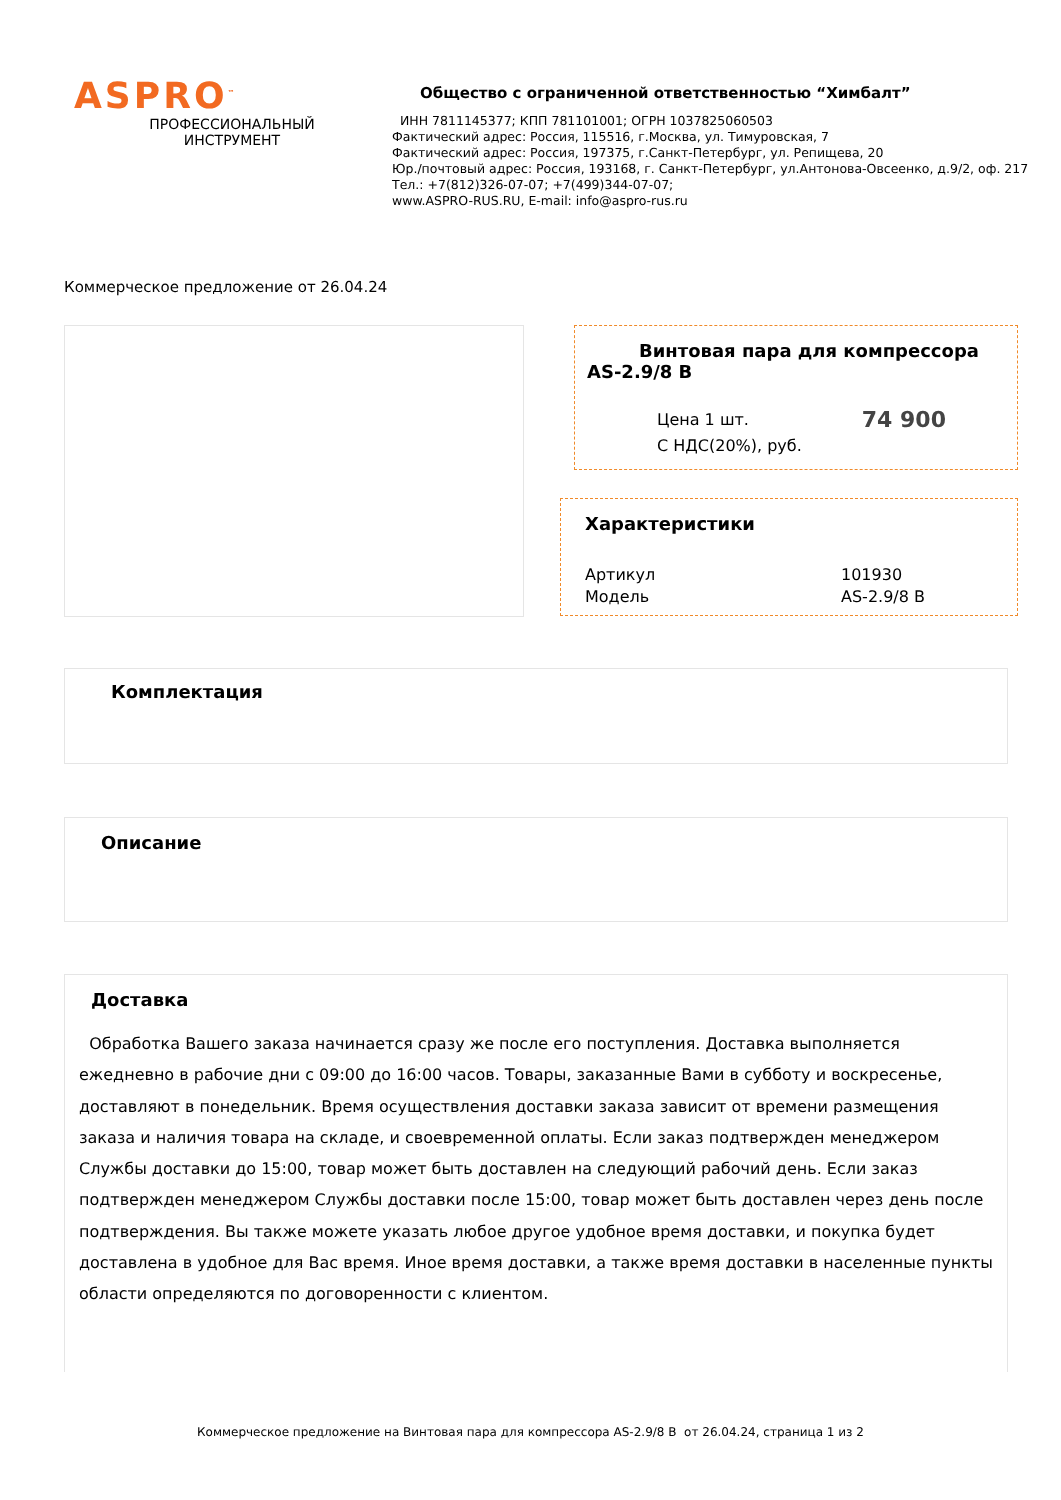ASPRO<sup>™</sup>
ПРОФЕССИОНАЛЬНЫЙ
ИНСТРУМЕНТ
Общество с ограниченной ответственностью “Химбалт”
ИНН 7811145377; КПП 781101001; ОГРН 1037825060503
Фактический адрес: Россия, 115516, г.Москва, ул. Тимуровская, 7
Фактический адрес: Россия, 197375, г.Санкт-Петербург, ул. Репищева, 20
Юр./почтовый адрес: Россия, 193168, г. Санкт-Петербург, ул.Антонова-Овсеенко, д.9/2, оф. 217
Тел.: +7(812)326-07-07; +7(499)344-07-07;
www.ASPRO-RUS.RU, E-mail: info@aspro-rus.ru
Коммерческое предложение от 26.04.24
Винтовая пара для компрессора AS-2.9/8 B
Цена 1 шт.
С НДС(20%), руб.
74 900
Характеристики
Артикул 101930
Модель AS-2.9/8 B
Комплектация
Описание
Доставка
Обработка Вашего заказа начинается сразу же после его поступления. Доставка выполняется ежедневно в рабочие дни с 09:00 до 16:00 часов. Товары, заказанные Вами в субботу и воскресенье, доставляют в понедельник. Время осуществления доставки заказа зависит от времени размещения заказа и наличия товара на складе, и своевременной оплаты. Если заказ подтвержден менеджером Службы доставки до 15:00, товар может быть доставлен на следующий рабочий день. Если заказ подтвержден менеджером Службы доставки после 15:00, товар может быть доставлен через день после подтверждения. Вы также можете указать любое другое удобное время доставки, и покупка будет доставлена в удобное для Вас время. Иное время доставки, а также время доставки в населенные пункты области определяются по договоренности с клиентом.
Коммерческое предложение на Винтовая пара для компрессора AS-2.9/8 B от 26.04.24, страница 1 из 2